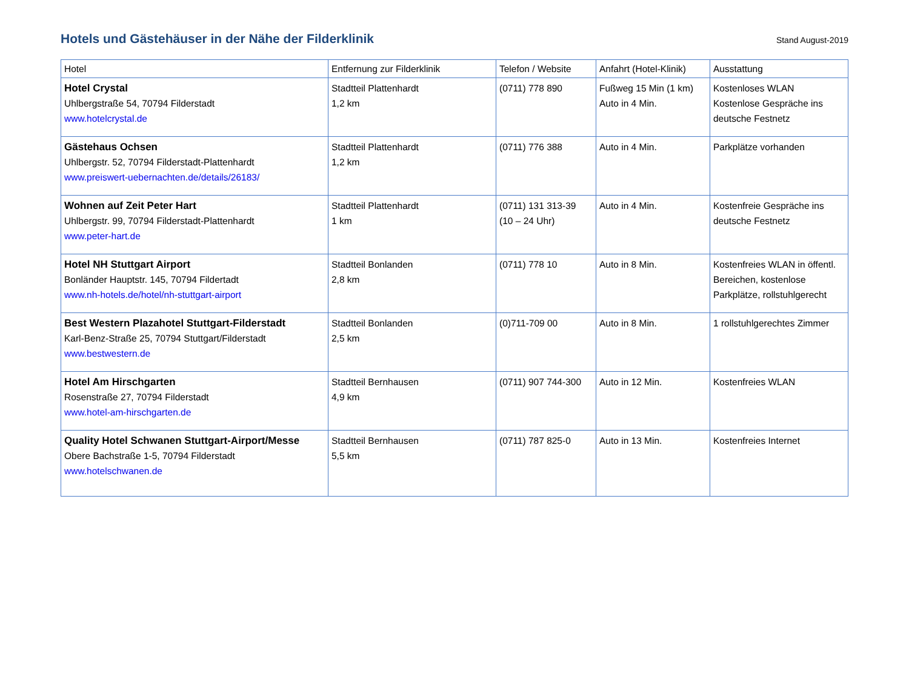Hotels und Gästehäuser in der Nähe der Filderklinik
Stand August-2019
| Hotel | Entfernung zur Filderklinik | Telefon / Website | Anfahrt (Hotel-Klinik) | Ausstattung |
| --- | --- | --- | --- | --- |
| Hotel Crystal Uhlbergstraße 54, 70794 Filderstadt www.hotelcrystal.de | Stadtteil Plattenhardt 1,2 km | (0711) 778 890 | Fußweg 15 Min (1 km) Auto in 4 Min. | Kostenloses WLAN Kostenlose Gespräche ins deutsche Festnetz |
| Gästehaus Ochsen Uhlbergstr. 52, 70794 Filderstadt-Plattenhardt www.preiswert-uebernachten.de/details/26183/ | Stadtteil Plattenhardt 1,2 km | (0711) 776 388 | Auto in 4 Min. | Parkplätze vorhanden |
| Wohnen auf Zeit Peter Hart Uhlbergstr. 99, 70794 Filderstadt-Plattenhardt www.peter-hart.de | Stadtteil Plattenhardt 1 km | (0711) 131 313-39 (10 – 24 Uhr) | Auto in 4 Min. | Kostenfreie Gespräche ins deutsche Festnetz |
| Hotel NH Stuttgart Airport Bonländer Hauptstr. 145, 70794 Fildertadt www.nh-hotels.de/hotel/nh-stuttgart-airport | Stadtteil Bonlanden 2,8 km | (0711) 778 10 | Auto in 8 Min. | Kostenfreies WLAN in öffentl. Bereichen, kostenlose Parkplätze, rollstuhlgerecht |
| Best Western Plazahotel Stuttgart-Filderstadt Karl-Benz-Straße 25, 70794 Stuttgart/Filderstadt www.bestwestern.de | Stadtteil Bonlanden 2,5 km | (0)711-709 00 | Auto in 8 Min. | 1 rollstuhlgerechtes Zimmer |
| Hotel Am Hirschgarten Rosenstraße 27, 70794 Filderstadt www.hotel-am-hirschgarten.de | Stadtteil Bernhausen 4,9 km | (0711) 907 744-300 | Auto in 12 Min. | Kostenfreies WLAN |
| Quality Hotel Schwanen Stuttgart-Airport/Messe Obere Bachstraße 1-5, 70794 Filderstadt www.hotelschwanen.de | Stadtteil Bernhausen 5,5 km | (0711) 787 825-0 | Auto in 13 Min. | Kostenfreies Internet |